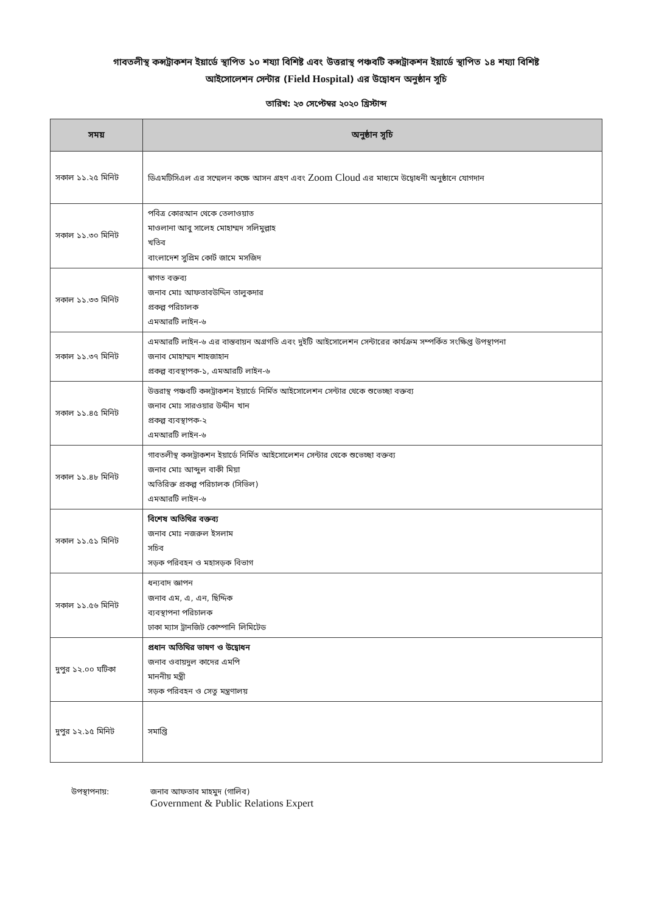গাবতলীস্থ কন্সট্রাকশন ইয়ার্ডে স্থাপিত ১০ শয্যা বিশিষ্ট এবং উত্তরাস্থ পঞ্চবটি কন্সট্রাকশন ইয়ার্ডে স্থাপিত ১৪ শয্যা বিশিষ্ট
আইসোলেশন সেন্টার (Field Hospital) এর উদ্বোধন অনুষ্ঠান সূচি
তারিখ: ২৩ সেপ্টেম্বর ২০২০ খ্রিস্টাব্দ
| সময় | অনুষ্ঠান সূচি |
| --- | --- |
| সকাল ১১.২৫ মিনিট | ডিএমটিসিএল এর সম্মেলন কক্ষে আসন গ্রহণ এবং Zoom Cloud এর মাধ্যমে উদ্বোধনী অনুষ্ঠানে যোগদান |
| সকাল ১১.৩০ মিনিট | পবিত্র কোরআন থেকে তেলাওয়াত মাওলানা আবু সালেহ মোহাম্মদ সলিমুল্লাহ খতিব বাংলাদেশ সুপ্রিম কোর্ট জামে মসজিদ |
| সকাল ১১.৩৩ মিনিট | স্বাগত বক্তব্য জনাব মোঃ আফতাবউদ্দিন তালুকদার প্রকল্প পরিচালক এমআরটি লাইন-৬ |
| সকাল ১১.৩৭ মিনিট | এমআরটি লাইন-৬ এর বাস্তবায়ন অগ্রগতি এবং দুইটি আইসোলেশন সেন্টারের কার্যক্রম সম্পর্কিত সংক্ষিপ্ত উপস্থাপনা জনাব মোহাম্মদ শাহজাহান প্রকল্প ব্যবস্থাপক-১, এমআরটি লাইন-৬ |
| সকাল ১১.৪৫ মিনিট | উত্তরাস্থ পঞ্চবটি কন্সট্রাকশন ইয়ার্ডে নির্মিত আইসোলেশন সেন্টার থেকে শুভেচ্ছা বক্তব্য জনাব মোঃ সারওয়ার উদ্দীন খান প্রকল্প ব্যবস্থাপক-২ এমআরটি লাইন-৬ |
| সকাল ১১.৪৮ মিনিট | গাবতলীস্থ কন্সট্রাকশন ইয়ার্ডে নির্মিত আইসোলেশন সেন্টার থেকে শুভেচ্ছা বক্তব্য জনাব মোঃ আব্দুল বাকী মিয়া অতিরিক্ত প্রকল্প পরিচালক (সিভিল) এমআরটি লাইন-৬ |
| সকাল ১১.৫১ মিনিট | বিশেষ অতিথির বক্তব্য জনাব মোঃ নজরুল ইসলাম সচিব সড়ক পরিবহন ও মহাসড়ক বিভাগ |
| সকাল ১১.৫৬ মিনিট | ধন্যবাদ জ্ঞাপন জনাব এম, এ, এন, ছিদ্দিক ব্যবস্থাপনা পরিচালক ঢাকা ম্যাস ট্রানজিট কোম্পানি লিমিটেড |
| দুপুর ১২.০০ ঘটিকা | প্রধান অতিথির ভাষণ ও উদ্বোধন জনাব ওবায়দুল কাদের এমপি মাননীয় মন্ত্রী সড়ক পরিবহন ও সেতু মন্ত্রণালয় |
| দুপুর ১২.১৫ মিনিট | সমাপ্তি |
উপস্থাপনায়: জনাব আফতাব মাহমুদ (গালিব)
Government & Public Relations Expert